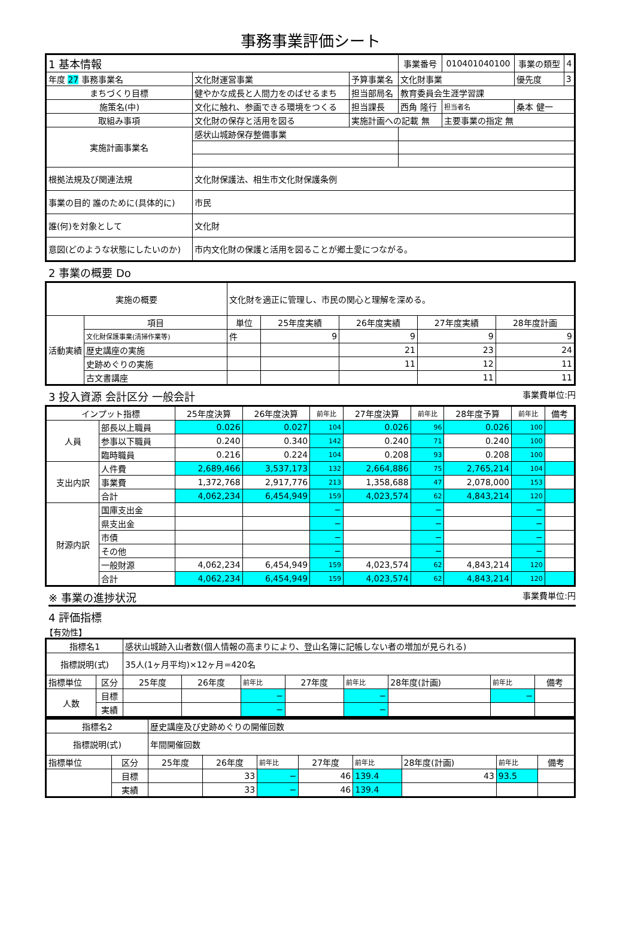事務事業評価シート
| 1 基本情報 | | | 事業番号 | 010401040100 | 事業の類型 | 4 |
| 年度 27 事務事業名 | 文化財運営事業 | 予算事業名 | 文化財事業 | | 優先度 | 3 |
| まちづくり目標 | 健やかな成長と人間力をのばせるまち | 担当部局名 | 教育委員会生涯学習課 | | | |
| 施策名(中) | 文化に触れ、参画できる環境をつくる | 担当課長 | 西角 隆行 | 担当者名 | 桑本 健一 | |
| 取組み事項 | 文化財の保存と活用を図る | 実施計画への記載 無 | | 主要事業の指定 無 | | |
| 実施計画事業名 | 感状山城跡保存整備事業 | | | | | |
| 根拠法規及び関連法規 | 文化財保護法、相生市文化財保護条例 | | | | | |
| 事業の目的 誰のために(具体的に) | 市民 | | | | | |
| 誰(何)を対象として | 文化財 | | | | | |
| 意図(どのような状態にしたいのか) | 市内文化財の保護と活用を図ることが郷土愛につながる。 | | | | | |
2 事業の概要 Do
| 実施の概要 | | 文化財を適正に管理し、市民の関心と理解を深める。 | | | | |
| 活動実績 | 項目 | 単位 | 25年度実績 | 26年度実績 | 27年度実績 | 28年度計画 |
| | 文化財保護事業(清掃作業等) | 件 | 9 | 9 | 9 | 9 |
| | 歴史講座の実施 | | | 21 | 23 | 24 |
| | 史跡めぐりの実施 | | | 11 | 12 | 11 |
| | 古文書講座 | | | | 11 | 11 |
3 投入資源 会計区分 一般会計 事業費単位:円
| インプット指標 | | 25年度決算 | 26年度決算 | 前年比 | 27年度決算 | 前年比 | 28年度予算 | 前年比 | 備考 |
| --- | --- | --- | --- | --- | --- | --- | --- | --- | --- |
| 人員 | 部長以上職員 | 0.026 | 0.027 | 104 | 0.026 | 96 | 0.026 | 100 | |
| | 参事以下職員 | 0.240 | 0.340 | 142 | 0.240 | 71 | 0.240 | 100 | |
| | 臨時職員 | 0.216 | 0.224 | 104 | 0.208 | 93 | 0.208 | 100 | |
| 支出内訳 | 人件費 | 2,689,466 | 3,537,173 | 132 | 2,664,886 | 75 | 2,765,214 | 104 | |
| | 事業費 | 1,372,768 | 2,917,776 | 213 | 1,358,688 | 47 | 2,078,000 | 153 | |
| | 合計 | 4,062,234 | 6,454,949 | 159 | 4,023,574 | 62 | 4,843,214 | 120 | |
| 財源内訳 | 国庫支出金 | | | − | | − | | − | |
| | 県支出金 | | | − | | − | | − | |
| | 市債 | | | − | | − | | − | |
| | その他 | | | − | | − | | − | |
| | 一般財源 | 4,062,234 | 6,454,949 | 159 | 4,023,574 | 62 | 4,843,214 | 120 | |
| | 合計 | 4,062,234 | 6,454,949 | 159 | 4,023,574 | 62 | 4,843,214 | 120 | |
※ 事業の進捗状況 事業費単位:円
4 評価指標
【有効性】
| 指標名1 | | 感状山城跡入山者数(個人情報の高まりにより、登山名簿に記帳しない者の増加が見られる) | | | | | | | |
| 指標説明(式) | | 35人(1ヶ月平均)×12ヶ月=420名 | | | | | | | |
| 指標単位 | 区分 | 25年度 | 26年度 | 前年比 | 27年度 | 前年比 | 28年度(計画) | 前年比 | 備考 |
| 人数 | 目標 | | | − | | − | | − | |
| | 実績 | | | − | | − | | | |
| 指標名2 | | 歴史講座及び史跡めぐりの開催回数 | | | | | | | |
| 指標説明(式) | | 年間開催回数 | | | | | | | |
| 指標単位 | 区分 | 25年度 | 26年度 | 前年比 | 27年度 | 前年比 | 28年度(計画) | 前年比 | 備考 |
| | 目標 | | 33 | − | 46 | 139.4 | 43 | 93.5 | |
| | 実績 | | 33 | − | 46 | 139.4 | | | |